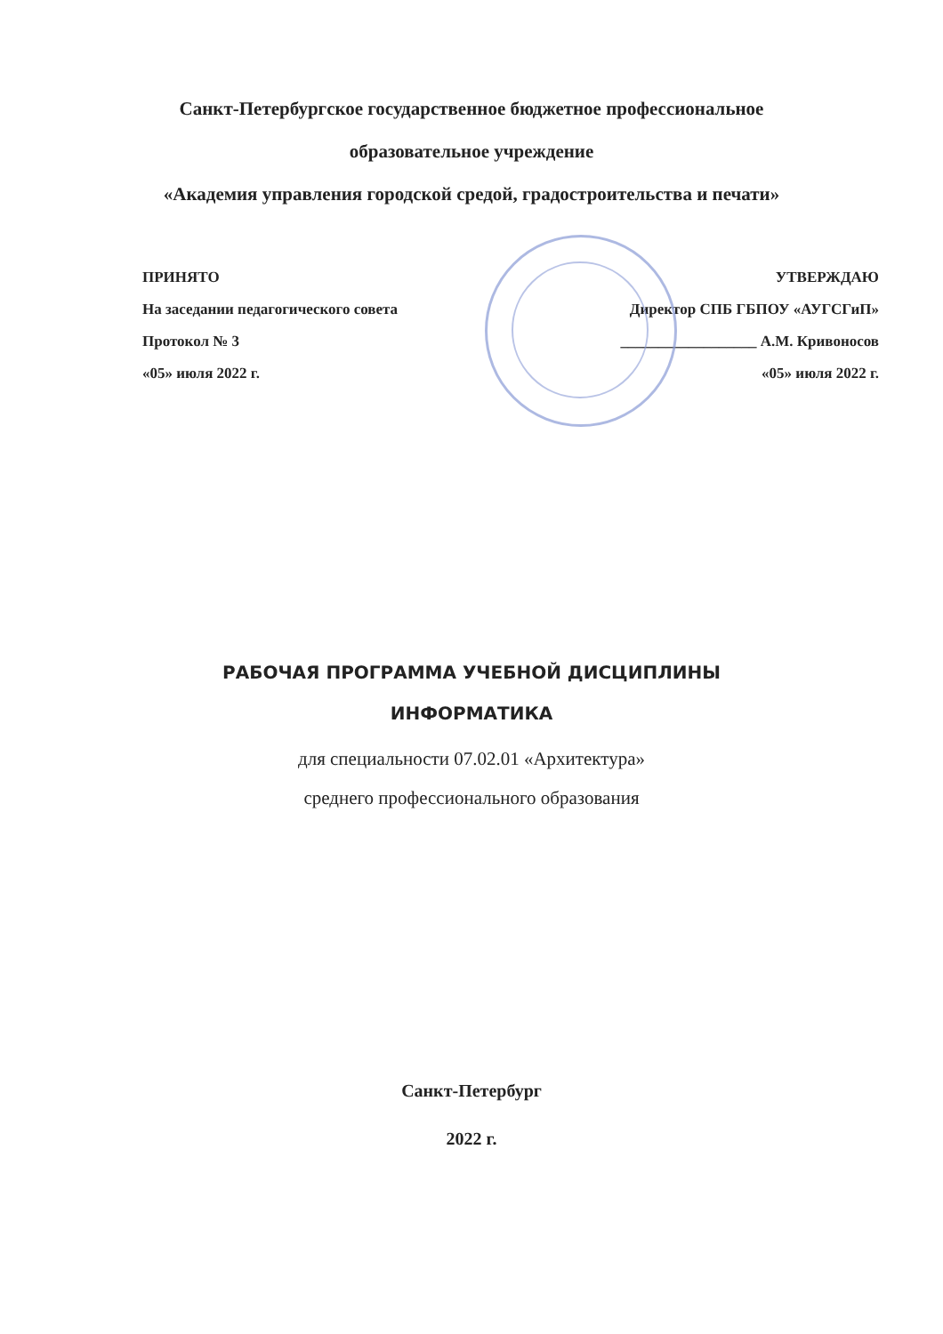Санкт-Петербургское государственное бюджетное профессиональное
образовательное учреждение
«Академия управления городской средой, градостроительства и печати»
ПРИНЯТО
На заседании педагогического совета
Протокол № 3
«05» июля 2022 г.
УТВЕРЖДАЮ
Директор СПБ ГБПОУ «АУГСГиП»
__________________ А.М. Кривоносов
«05» июля 2022 г.
РАБОЧАЯ ПРОГРАММА УЧЕБНОЙ ДИСЦИПЛИНЫ
ИНФОРМАТИКА
для специальности 07.02.01 «Архитектура»
среднего профессионального образования
Санкт-Петербург
2022 г.